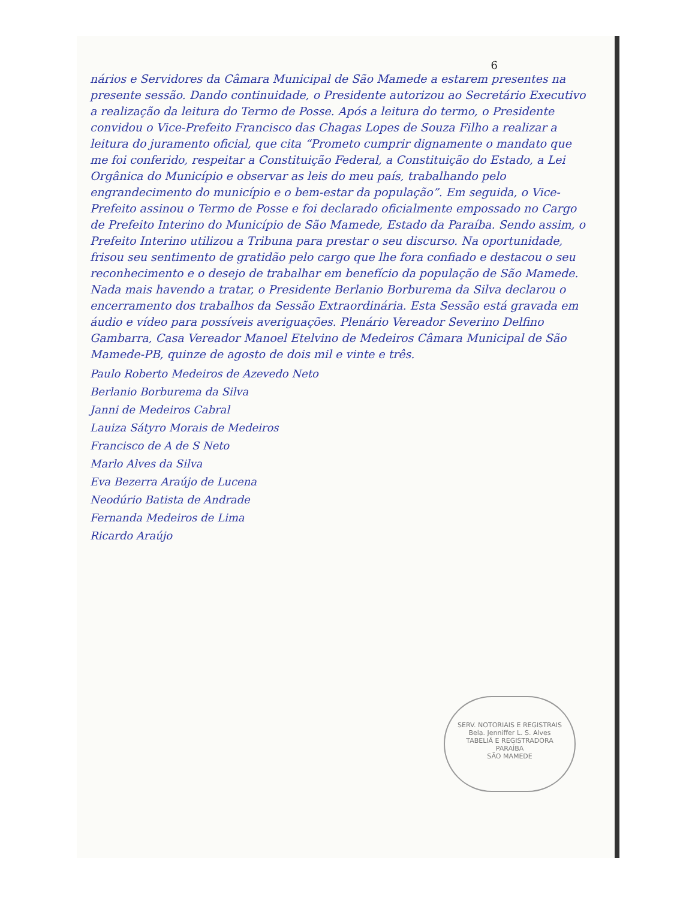6
nários e Servidores da Câmara Municipal de São Mamede a estarem presentes na presente sessão. Dando continuidade, o Presidente autorizou ao Secretário Executivo a realização da leitura do Termo de Posse. Após a leitura do termo, o Presidente convidou o Vice-Prefeito Francisco das Chagas Lopes de Souza Filho a realizar a leitura do juramento oficial, que cita “Prometo cumprir dignamente o mandato que me foi conferido, respeitar a Constituição Federal, a Constituição do Estado, a Lei Orgânica do Município e observar as leis do meu país, trabalhando pelo engrandecimento do município e o bem-estar da população”. Em seguida, o Vice-Prefeito assinou o Termo de Posse e foi declarado oficialmente empossado no Cargo de Prefeito Interino do Município de São Mamede, Estado da Paraíba. Sendo assim, o Prefeito Interino utilizou a Tribuna para prestar o seu discurso. Na oportunidade, frisou seu sentimento de gratidão pelo cargo que lhe fora confiado e destacou o seu reconhecimento e o desejo de trabalhar em benefício da população de São Mamede. Nada mais havendo a tratar, o Presidente Berlanio Borburema da Silva declarou o encerramento dos trabalhos da Sessão Extraordinária. Esta Sessão está gravada em áudio e vídeo para possíveis averiguações. Plenário Vereador Severino Delfino Gambarra, Casa Vereador Manoel Etelvino de Medeiros Câmara Municipal de São Mamede-PB, quinze de agosto de dois mil e vinte e três.
Paulo Roberto Medeiros de Azevedo Neto
Berlanio Borburema da Silva
Janni de Medeiros Cabral
Lauiza Sátyro Morais de Medeiros
Francisco de A de S Neto
Marlo Alves da Silva
Eva Bezerra Araújo de Lucena
Neodúrio Batista de Andrade
Fernanda Medeiros de Lima
Ricardo Araújo
SERV. NOTORIAIS E REGISTRAIS
Bela. Jenniffer L. S. Alves
TABELIÃ E REGISTRADORA
PARAÍBA
SÃO MAMEDE